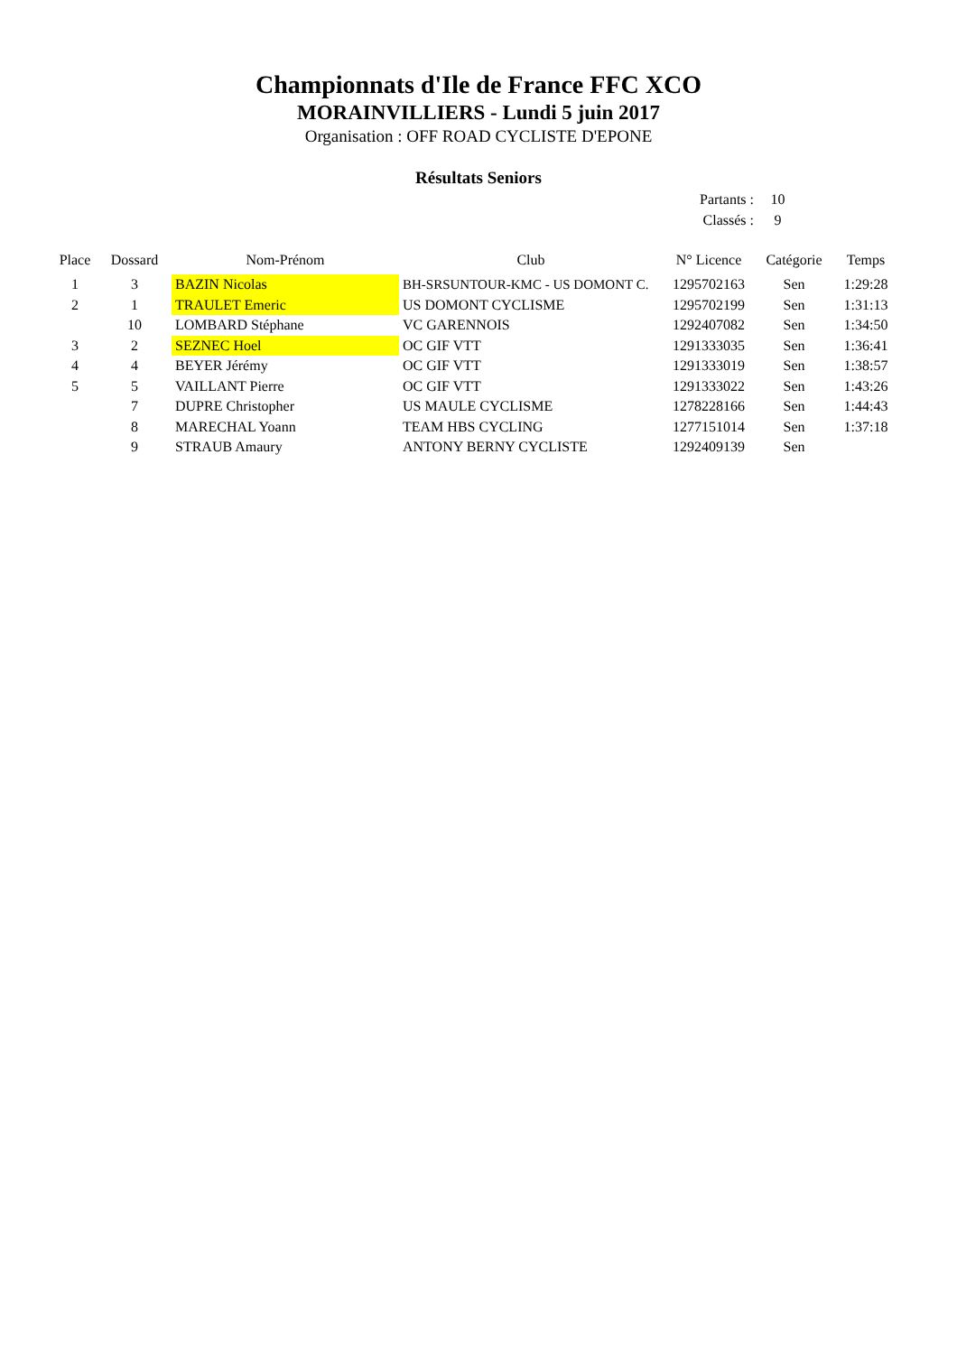Championnats d'Ile de France FFC XCO
MORAINVILLIERS - Lundi 5 juin 2017
Organisation : OFF ROAD CYCLISTE D'EPONE
Résultats Seniors
Partants : 10
Classés : 9
| Place | Dossard | Nom-Prénom | Club | N° Licence | Catégorie | Temps |
| --- | --- | --- | --- | --- | --- | --- |
| 1 | 3 | BAZIN Nicolas | BH-SRSUNTOUR-KMC - US DOMONT C. | 1295702163 | Sen | 1:29:28 |
| 2 | 1 | TRAULET Emeric | US DOMONT CYCLISME | 1295702199 | Sen | 1:31:13 |
| | 10 | LOMBARD Stéphane | VC GARENNOIS | 1292407082 | Sen | 1:34:50 |
| 3 | 2 | SEZNEC Hoel | OC GIF VTT | 1291333035 | Sen | 1:36:41 |
| 4 | 4 | BEYER Jérémy | OC GIF VTT | 1291333019 | Sen | 1:38:57 |
| 5 | 5 | VAILLANT Pierre | OC GIF VTT | 1291333022 | Sen | 1:43:26 |
| | 7 | DUPRE Christopher | US MAULE CYCLISME | 1278228166 | Sen | 1:44:43 |
| | 8 | MARECHAL Yoann | TEAM HBS CYCLING | 1277151014 | Sen | 1:37:18 |
| | 9 | STRAUB Amaury | ANTONY BERNY CYCLISTE | 1292409139 | Sen | |